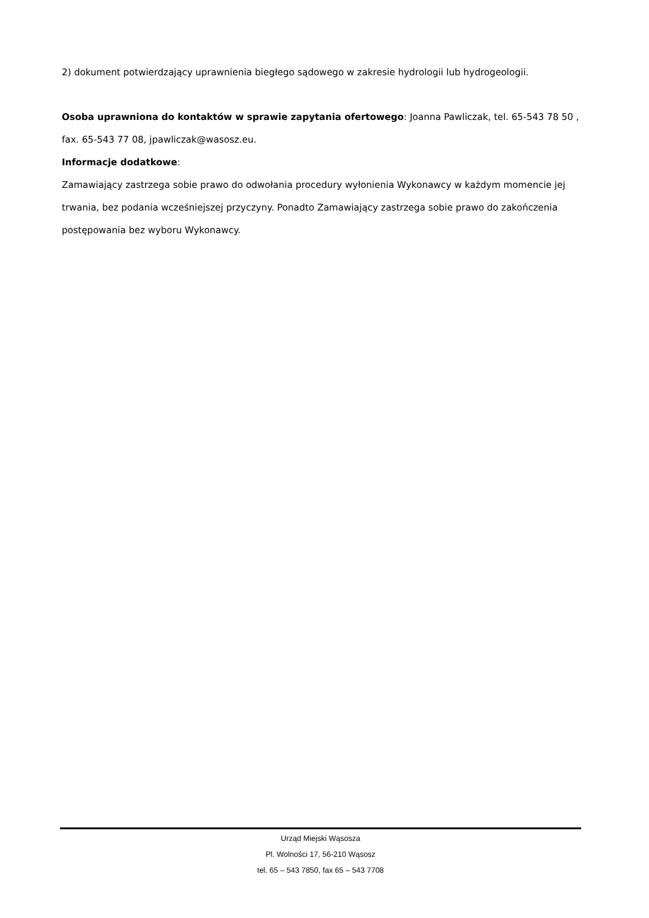2) dokument potwierdzający uprawnienia biegłego sądowego w zakresie hydrologii lub hydrogeologii.
Osoba uprawniona do kontaktów w sprawie zapytania ofertowego: Joanna Pawliczak, tel. 65-543 78 50 , fax. 65-543 77 08, jpawliczak@wasosz.eu.
Informacje dodatkowe:
Zamawiający zastrzega sobie prawo do odwołania procedury wyłonienia Wykonawcy w każdym momencie jej trwania, bez podania wcześniejszej przyczyny. Ponadto Zamawiający zastrzega sobie prawo do zakończenia postępowania bez wyboru Wykonawcy.
Urząd Miejski Wąsosza
Pl. Wolności 17, 56-210 Wąsosz
tel. 65 – 543 7850, fax 65 – 543 7708